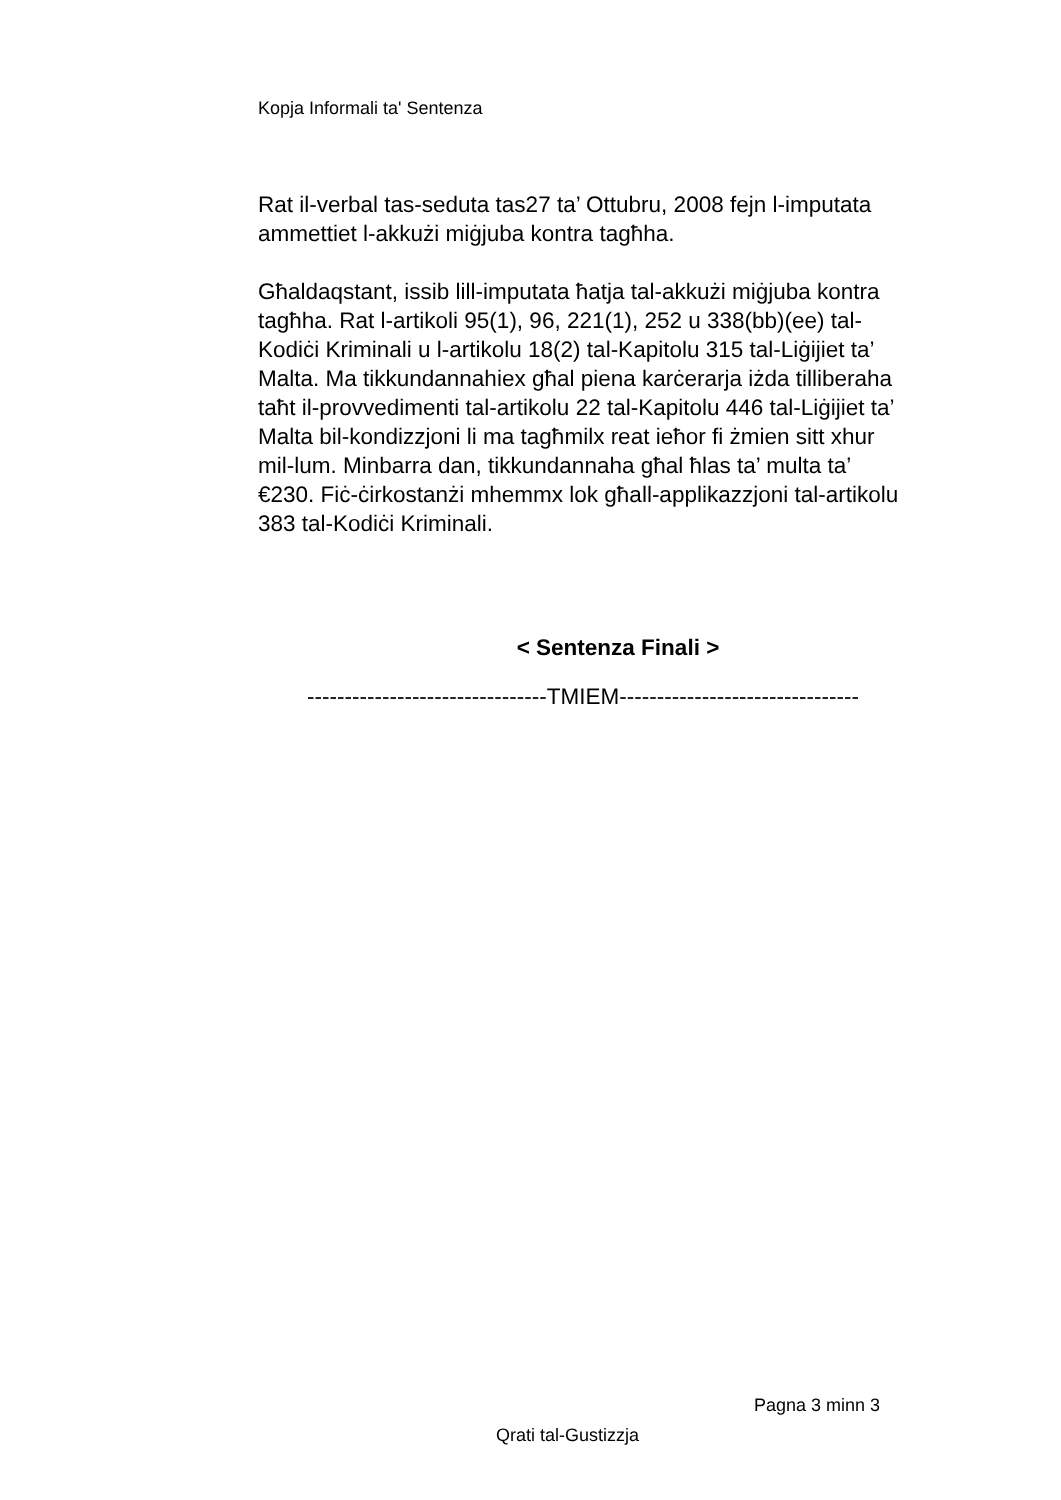Kopja Informali ta' Sentenza
Rat il-verbal tas-seduta tas27 ta’ Ottubru, 2008 fejn l-imputata ammettiet l-akkużi miġjuba kontra tagħha.
Għaldaqstant, issib lill-imputata ħatja tal-akkużi miġjuba kontra tagħha. Rat l-artikoli 95(1), 96, 221(1), 252 u 338(bb)(ee) tal-Kodiċi Kriminali u l-artikolu 18(2) tal-Kapitolu 315 tal-Liġijiet ta’ Malta. Ma tikkundannahiex għal piena karċerarja iżda tilliberaha taħt il-provvedimenti tal-artikolu 22 tal-Kapitolu 446 tal-Liġijiet ta’ Malta bil-kondizzjoni li ma tagħmilx reat ieħor fi żmien sitt xhur mil-lum. Minbarra dan, tikkundannaha għal ħlas ta’ multa ta’ €230. Fiċ-ċirkostanżi mhemmx lok għall-applikazzjoni tal-artikolu 383 tal-Kodiċi Kriminali.
< Sentenza Finali >
--------------------------------TMIEM--------------------------------
Pagna 3 minn 3
Qrati tal-Gustizzja